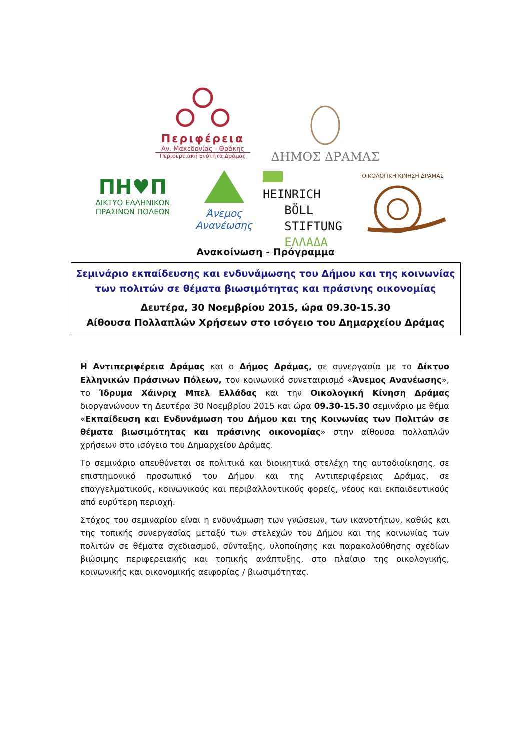Περιφέρεια
Αν. Μακεδονίας - Θράκης
Περιφερειακή Ενότητα Δράμας
ΔΗΜΟΣ ΔΡΑΜΑΣ
ΠΗ♥Π
ΔΙΚΤΥΟ ΕΛΛΗΝΙΚΩΝ
ΠΡΑΣΙΝΩΝ ΠΟΛΕΩΝ
Άνεμος
Ανανέωσης
HEINRICH
BÖLL
STIFTUNG
ΕΛΛΑΔΑ
ΟΙΚΟΛΟΓΙΚΗ ΚΙΝΗΣΗ ΔΡΑΜΑΣ
Ανακοίνωση - Πρόγραμμα
Σεμινάριο εκπαίδευσης και ενδυνάμωσης του Δήμου και της κοινωνίας των πολιτών σε θέματα βιωσιμότητας και πράσινης οικονομίας
Δευτέρα, 30 Νοεμβρίου 2015, ώρα 09.30-15.30
Αίθουσα Πολλαπλών Χρήσεων στο ισόγειο του Δημαρχείου Δράμας
Η Αντιπεριφέρεια Δράμας και ο Δήμος Δράμας, σε συνεργασία με το Δίκτυο Ελληνικών Πράσινων Πόλεων, τον κοινωνικό συνεταιρισμό «Άνεμος Ανανέωσης», το Ίδρυμα Χάινριχ Μπελ Ελλάδας και την Οικολογική Κίνηση Δράμας διοργανώνουν τη Δευτέρα 30 Νοεμβρίου 2015 και ώρα 09.30-15.30 σεμινάριο με θέμα «Εκπαίδευση και Ενδυνάμωση του Δήμου και της Κοινωνίας των Πολιτών σε θέματα βιωσιμότητας και πράσινης οικονομίας» στην αίθουσα πολλαπλών χρήσεων στο ισόγειο του Δημαρχείου Δράμας.
Το σεμινάριο απευθύνεται σε πολιτικά και διοικητικά στελέχη της αυτοδιοίκησης, σε επιστημονικό προσωπικό του Δήμου και της Αντιπεριφέρειας Δράμας, σε επαγγελματικούς, κοινωνικούς και περιβαλλοντικούς φορείς, νέους και εκπαιδευτικούς από ευρύτερη περιοχή.
Στόχος του σεμιναρίου είναι η ενδυνάμωση των γνώσεων, των ικανοτήτων, καθώς και της τοπικής συνεργασίας μεταξύ των στελεχών του Δήμου και της κοινωνίας των πολιτών σε θέματα σχεδιασμού, σύνταξης, υλοποίησης και παρακολούθησης σχεδίων βιώσιμης περιφερειακής και τοπικής ανάπτυξης, στο πλαίσιο της οικολογικής, κοινωνικής και οικονομικής αειφορίας / βιωσιμότητας.